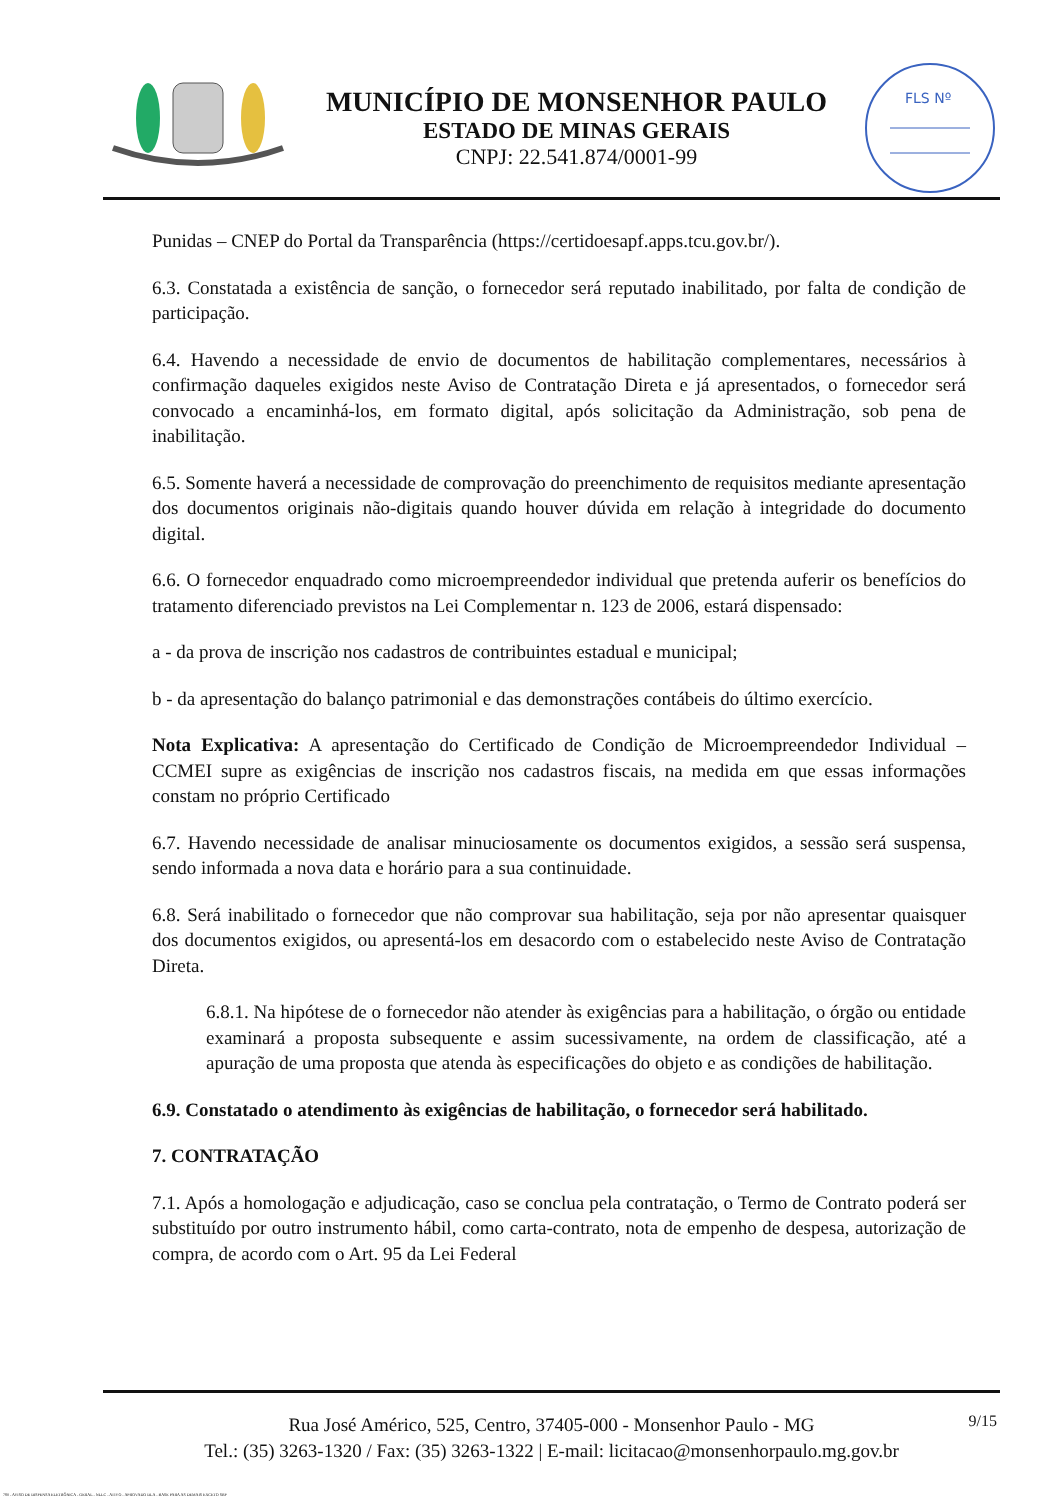MUNICÍPIO DE MONSENHOR PAULO
ESTADO DE MINAS GERAIS
CNPJ: 22.541.874/0001-99
FLS Nº
Punidas – CNEP do Portal da Transparência (https://certidoesapf.apps.tcu.gov.br/).
6.3. Constatada a existência de sanção, o fornecedor será reputado inabilitado, por falta de condição de participação.
6.4. Havendo a necessidade de envio de documentos de habilitação complementares, necessários à confirmação daqueles exigidos neste Aviso de Contratação Direta e já apresentados, o fornecedor será convocado a encaminhá-los, em formato digital, após solicitação da Administração, sob pena de inabilitação.
6.5. Somente haverá a necessidade de comprovação do preenchimento de requisitos mediante apresentação dos documentos originais não-digitais quando houver dúvida em relação à integridade do documento digital.
6.6. O fornecedor enquadrado como microempreendedor individual que pretenda auferir os benefícios do tratamento diferenciado previstos na Lei Complementar n. 123 de 2006, estará dispensado:
a - da prova de inscrição nos cadastros de contribuintes estadual e municipal;
b - da apresentação do balanço patrimonial e das demonstrações contábeis do último exercício.
Nota Explicativa: A apresentação do Certificado de Condição de Microempreendedor Individual – CCMEI supre as exigências de inscrição nos cadastros fiscais, na medida em que essas informações constam no próprio Certificado
6.7. Havendo necessidade de analisar minuciosamente os documentos exigidos, a sessão será suspensa, sendo informada a nova data e horário para a sua continuidade.
6.8. Será inabilitado o fornecedor que não comprovar sua habilitação, seja por não apresentar quaisquer dos documentos exigidos, ou apresentá-los em desacordo com o estabelecido neste Aviso de Contratação Direta.
6.8.1. Na hipótese de o fornecedor não atender às exigências para a habilitação, o órgão ou entidade examinará a proposta subsequente e assim sucessivamente, na ordem de classificação, até a apuração de uma proposta que atenda às especificações do objeto e as condições de habilitação.
6.9. Constatado o atendimento às exigências de habilitação, o fornecedor será habilitado.
7. CONTRATAÇÃO
7.1. Após a homologação e adjudicação, caso se conclua pela contratação, o Termo de Contrato poderá ser substituído por outro instrumento hábil, como carta-contrato, nota de empenho de despesa, autorização de compra, de acordo com o Art. 95 da Lei Federal
Rua José Américo, 525, Centro, 37405-000 - Monsenhor Paulo - MG
Tel.: (35) 3263-1320 / Fax: (35) 3263-1322 | E-mail: licitacao@monsenhorpaulo.mg.gov.br
9/15
780 - AVISO DE DISPENSA ELETRÔNICA - GERAL - NLLC - ATIVO - APROVADO DLA - BASE PARA AS DEMAIS EXCETO SRP